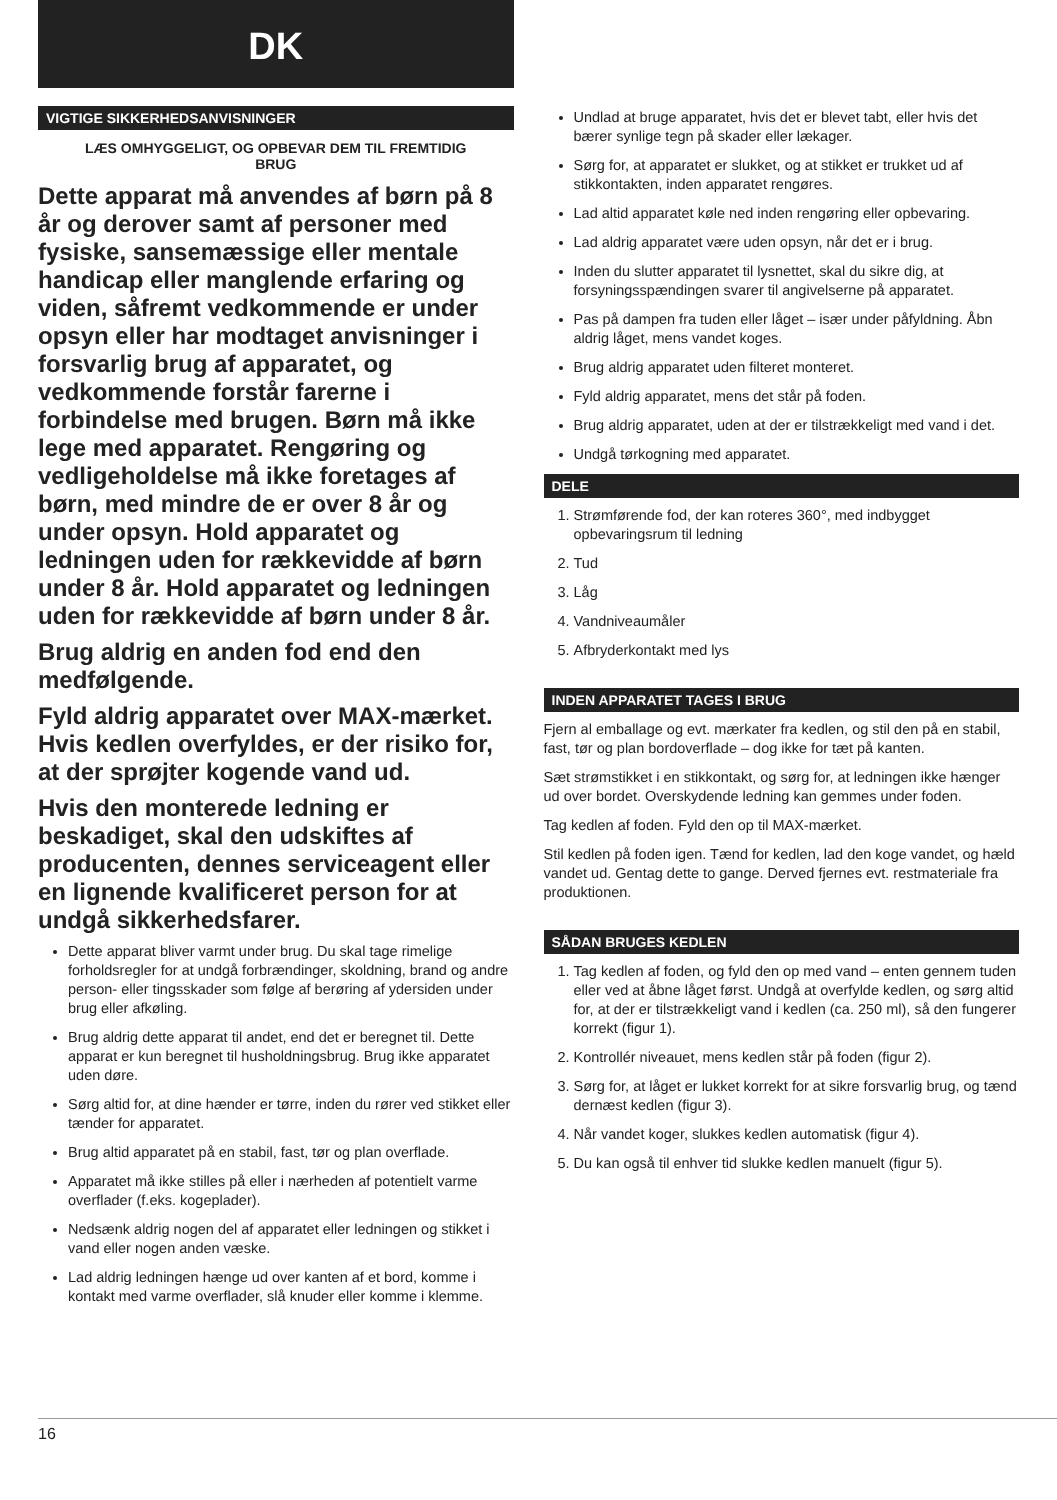DK
VIGTIGE SIKKERHEDSANVISNINGER
LÆS OMHYGGELIGT, OG OPBEVAR DEM TIL FREMTIDIG BRUG
Dette apparat må anvendes af børn på 8 år og derover samt af personer med fysiske, sansemæssige eller mentale handicap eller manglende erfaring og viden, såfremt vedkommende er under opsyn eller har modtaget anvisninger i forsvarlig brug af apparatet, og vedkommende forstår farerne i forbindelse med brugen. Børn må ikke lege med apparatet. Rengøring og vedligeholdelse må ikke foretages af børn, med mindre de er over 8 år og under opsyn. Hold apparatet og ledningen uden for rækkevidde af børn under 8 år. Hold apparatet og ledningen uden for rækkevidde af børn under 8 år.
Brug aldrig en anden fod end den medfølgende.
Fyld aldrig apparatet over MAX-mærket. Hvis kedlen overfyldes, er der risiko for, at der sprøjter kogende vand ud.
Hvis den monterede ledning er beskadiget, skal den udskiftes af producenten, dennes serviceagent eller en lignende kvalificeret person for at undgå sikkerhedsfarer.
Dette apparat bliver varmt under brug. Du skal tage rimelige forholdsregler for at undgå forbrændinger, skoldning, brand og andre person- eller tingsskader som følge af berøring af ydersiden under brug eller afkøling.
Brug aldrig dette apparat til andet, end det er beregnet til. Dette apparat er kun beregnet til husholdningsbrug. Brug ikke apparatet uden døre.
Sørg altid for, at dine hænder er tørre, inden du rører ved stikket eller tænder for apparatet.
Brug altid apparatet på en stabil, fast, tør og plan overflade.
Apparatet må ikke stilles på eller i nærheden af potentielt varme overflader (f.eks. kogeplader).
Nedsænk aldrig nogen del af apparatet eller ledningen og stikket i vand eller nogen anden væske.
Lad aldrig ledningen hænge ud over kanten af et bord, komme i kontakt med varme overflader, slå knuder eller komme i klemme.
Undlad at bruge apparatet, hvis det er blevet tabt, eller hvis det bærer synlige tegn på skader eller lækager.
Sørg for, at apparatet er slukket, og at stikket er trukket ud af stikkontakten, inden apparatet rengøres.
Lad altid apparatet køle ned inden rengøring eller opbevaring.
Lad aldrig apparatet være uden opsyn, når det er i brug.
Inden du slutter apparatet til lysnettet, skal du sikre dig, at forsyningsspændingen svarer til angivelserne på apparatet.
Pas på dampen fra tuden eller låget – især under påfyldning. Åbn aldrig låget, mens vandet koges.
Brug aldrig apparatet uden filteret monteret.
Fyld aldrig apparatet, mens det står på foden.
Brug aldrig apparatet, uden at der er tilstrækkeligt med vand i det.
Undgå tørkogning med apparatet.
DELE
1. Strømførende fod, der kan roteres 360°, med indbygget opbevaringsrum til ledning
2. Tud
3. Låg
4. Vandniveaumåler
5. Afbryderkontakt med lys
INDEN APPARATET TAGES I BRUG
Fjern al emballage og evt. mærkater fra kedlen, og stil den på en stabil, fast, tør og plan bordoverflade – dog ikke for tæt på kanten.
Sæt strømstikket i en stikkontakt, og sørg for, at ledningen ikke hænger ud over bordet. Overskydende ledning kan gemmes under foden.
Tag kedlen af foden. Fyld den op til MAX-mærket.
Stil kedlen på foden igen. Tænd for kedlen, lad den koge vandet, og hæld vandet ud. Gentag dette to gange. Derved fjernes evt. restmateriale fra produktionen.
SÅDAN BRUGES KEDLEN
1. Tag kedlen af foden, og fyld den op med vand – enten gennem tuden eller ved at åbne låget først. Undgå at overfylde kedlen, og sørg altid for, at der er tilstrækkeligt vand i kedlen (ca. 250 ml), så den fungerer korrekt (figur 1).
2. Kontrollér niveauet, mens kedlen står på foden (figur 2).
3. Sørg for, at låget er lukket korrekt for at sikre forsvarlig brug, og tænd dernæst kedlen (figur 3).
4. Når vandet koger, slukkes kedlen automatisk (figur 4).
5. Du kan også til enhver tid slukke kedlen manuelt (figur 5).
16